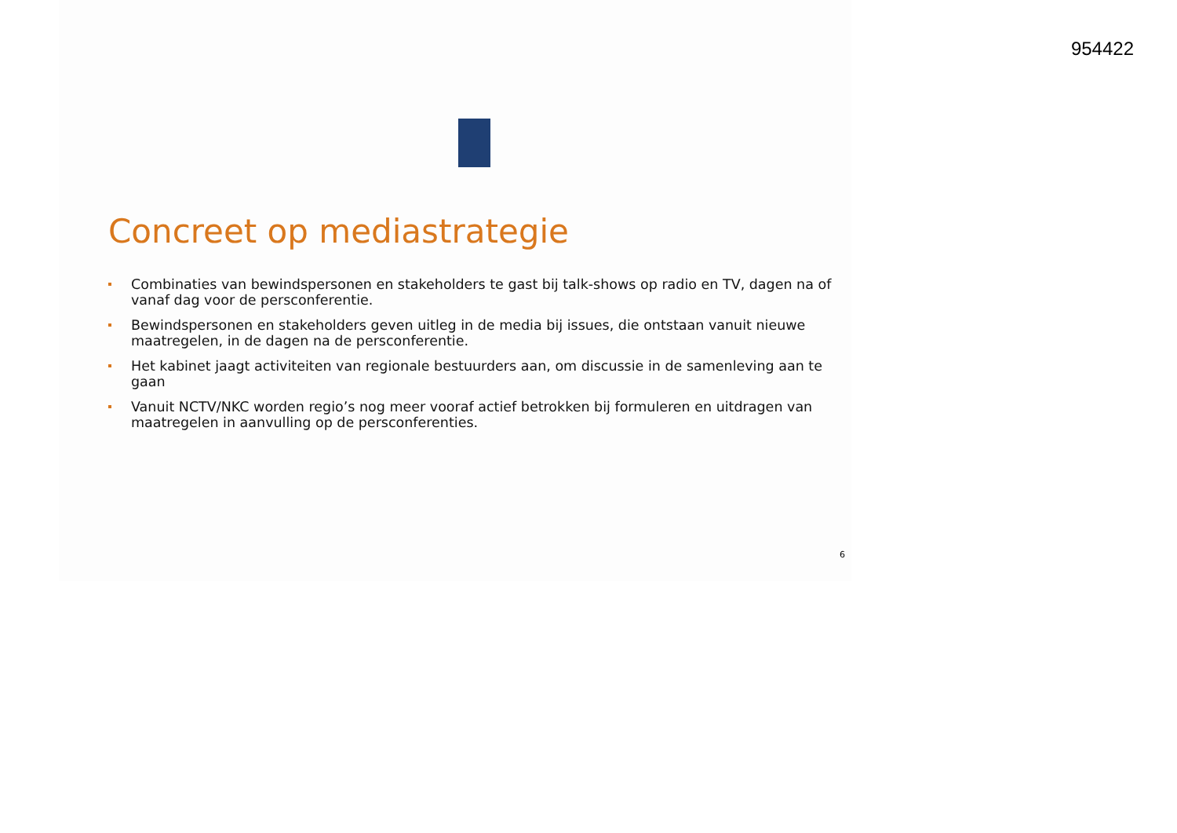954422
Concreet op mediastrategie
Combinaties van bewindspersonen en stakeholders te gast bij talk-shows op radio en TV, dagen na of vanaf dag voor de persconferentie.
Bewindspersonen en stakeholders geven uitleg in de media bij issues, die ontstaan vanuit nieuwe maatregelen, in de dagen na de persconferentie.
Het kabinet jaagt activiteiten van regionale bestuurders aan, om discussie in de samenleving aan te gaan
Vanuit NCTV/NKC worden regio’s nog meer vooraf actief betrokken bij formuleren en uitdragen van maatregelen in aanvulling op de persconferenties.
6